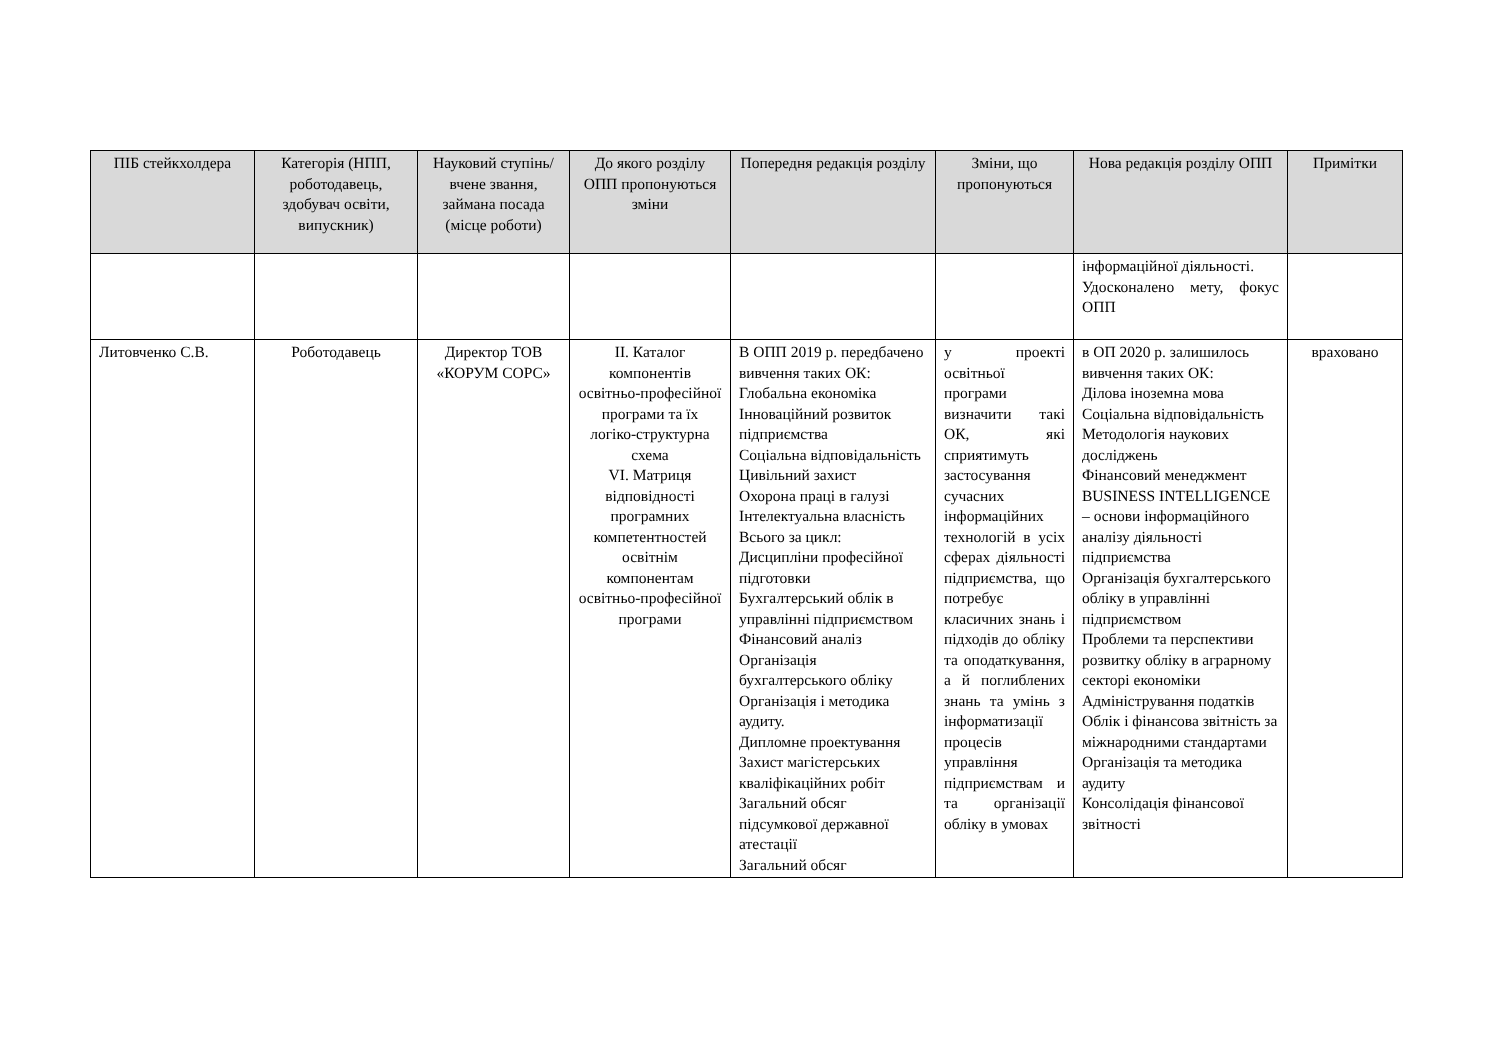| ПІБ стейкхолдера | Категорія (НПП, роботодавець, здобувач освіти, випускник) | Науковий ступінь/вчене звання, займана посада (місце роботи) | До якого розділу ОПП пропонуються зміни | Попередня редакція розділу | Зміни, що пропонуються | Нова редакція розділу ОПП | Примітки |
| --- | --- | --- | --- | --- | --- | --- | --- |
| | | | | | | інформаційної діяльності. Удосконалено мету, фокус ОПП | |
| Литовченко С.В. | Роботодавець | Директор ТОВ «КОРУМ СОРС» | ІІ. Каталог компонентів освітньо-професійної програми та їх логіко-структурна схема VI. Матриця відповідності програмних компетентностей освітнім компонентам освітньо-професійної програми | В ОПП 2019 р. передбачено вивчення таких ОК: Глобальна економіка Інноваційний розвиток підприємства Соціальна відповідальність Цивільний захист Охорона праці в галузі Інтелектуальна власність Всього за цикл: Дисципліни професійної підготовки Бухгалтерський облік в управлінні підприємством Фінансовий аналіз Організація бухгалтерського обліку Організація і методика аудиту. Дипломне проектування Захист магістерських кваліфікаційних робіт Загальний обсяг підсумкової державної атестації Загальний обсяг | у проекті освітньої програми визначити такі ОК, які сприятимуть застосування сучасних інформаційних технологій в усіх сферах діяльності підприємства, що потребує класичних знань і підходів до обліку та оподаткування, а й поглиблених знань та умінь з інформатизації процесів управління підприємствам и та організації обліку в умовах | в ОП 2020 р. залишилось вивчення таких ОК: Ділова іноземна мова Соціальна відповідальність Методологія наукових досліджень Фінансовий менеджмент BUSINESS INTELLIGENCE – основи інформаційного аналізу діяльності підприємства Організація бухгалтерського обліку в управлінні підприємством Проблеми та перспективи розвитку обліку в аграрному секторі економіки Адміністрування податків Облік і фінансова звітність за міжнародними стандартами Організація та методика аудиту Консолідація фінансової звітності | враховано |